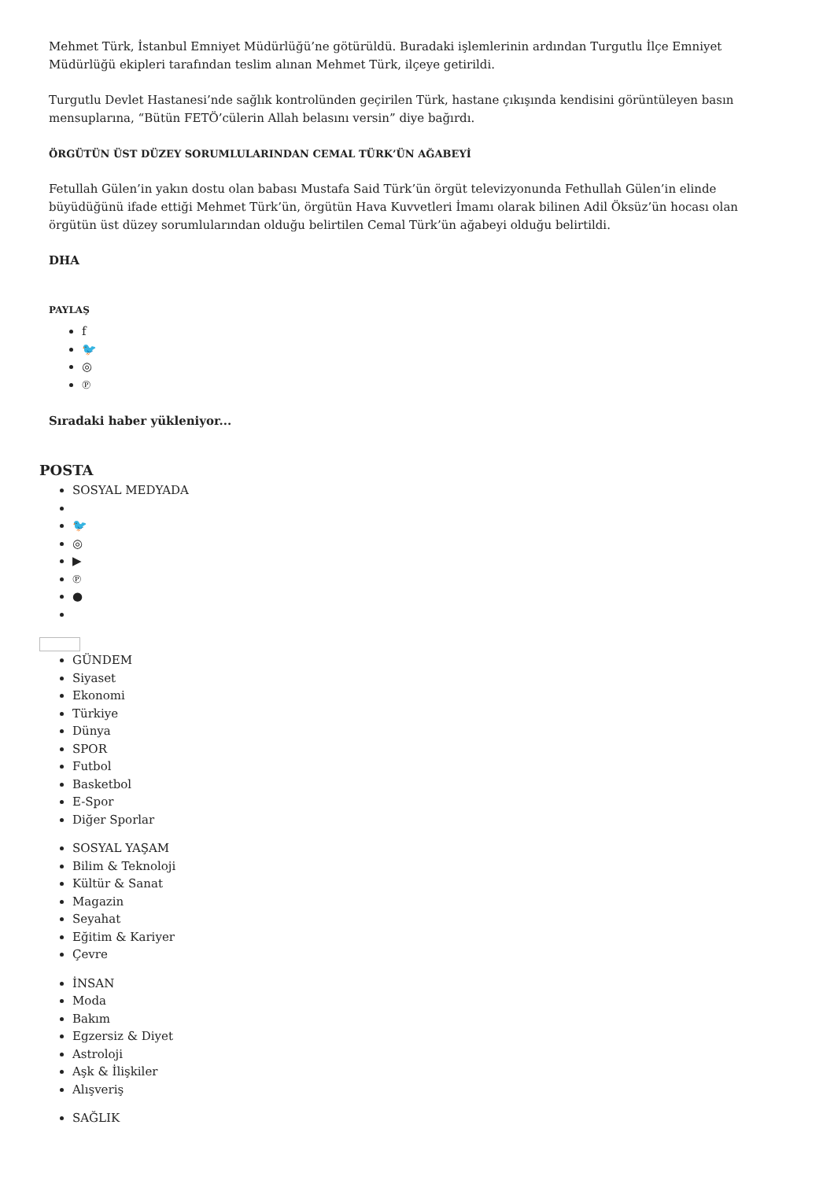Mehmet Türk, İstanbul Emniyet Müdürlüğü’ne götürüldü. Buradaki işlemlerinin ardından Turgutlu İlçe Emniyet Müdürlüğü ekipleri tarafından teslim alınan Mehmet Türk, ilçeye getirildi.
Turgutlu Devlet Hastanesi’nde sağlık kontrolünden geçirilen Türk, hastane çıkışında kendisini görüntüleyen basın mensuplarına, “Bütün FETÖ’cülerin Allah belasını versin” diye bağırdı.
ÖRGÜTÜN ÜST DÜZEY SORUMLULARINDAN CEMAL TÜRK’ÜN AĞABEYİ
Fetullah Gülen’in yakın dostu olan babası Mustafa Said Türk’ün örgüt televizyonunda Fethullah Gülen’in elinde büyüdüğünü ifade ettiği Mehmet Türk’ün, örgütün Hava Kuvvetleri İmamı olarak bilinen Adil Öksüz’ün hocası olan örgütün üst düzey sorumlularından olduğu belirtilen Cemal Türk’ün ağabeyi olduğu belirtildi.
DHA
PAYLAŞ
f
🐦
◎
℗
Sıradaki haber yükleniyor...
POSTA
SOSYAL MEDYADA
🐦
◎
▶
℗
●
GÜNDEM
Siyaset
Ekonomi
Türkiye
Dünya
SPOR
Futbol
Basketbol
E-Spor
Diğer Sporlar
SOSYAL YAŞAM
Bilim & Teknoloji
Kültür & Sanat
Magazin
Seyahat
Eğitim & Kariyer
Çevre
İNSAN
Moda
Bakım
Egzersiz & Diyet
Astroloji
Aşk & İlişkiler
Alışveriş
SAĞLIK